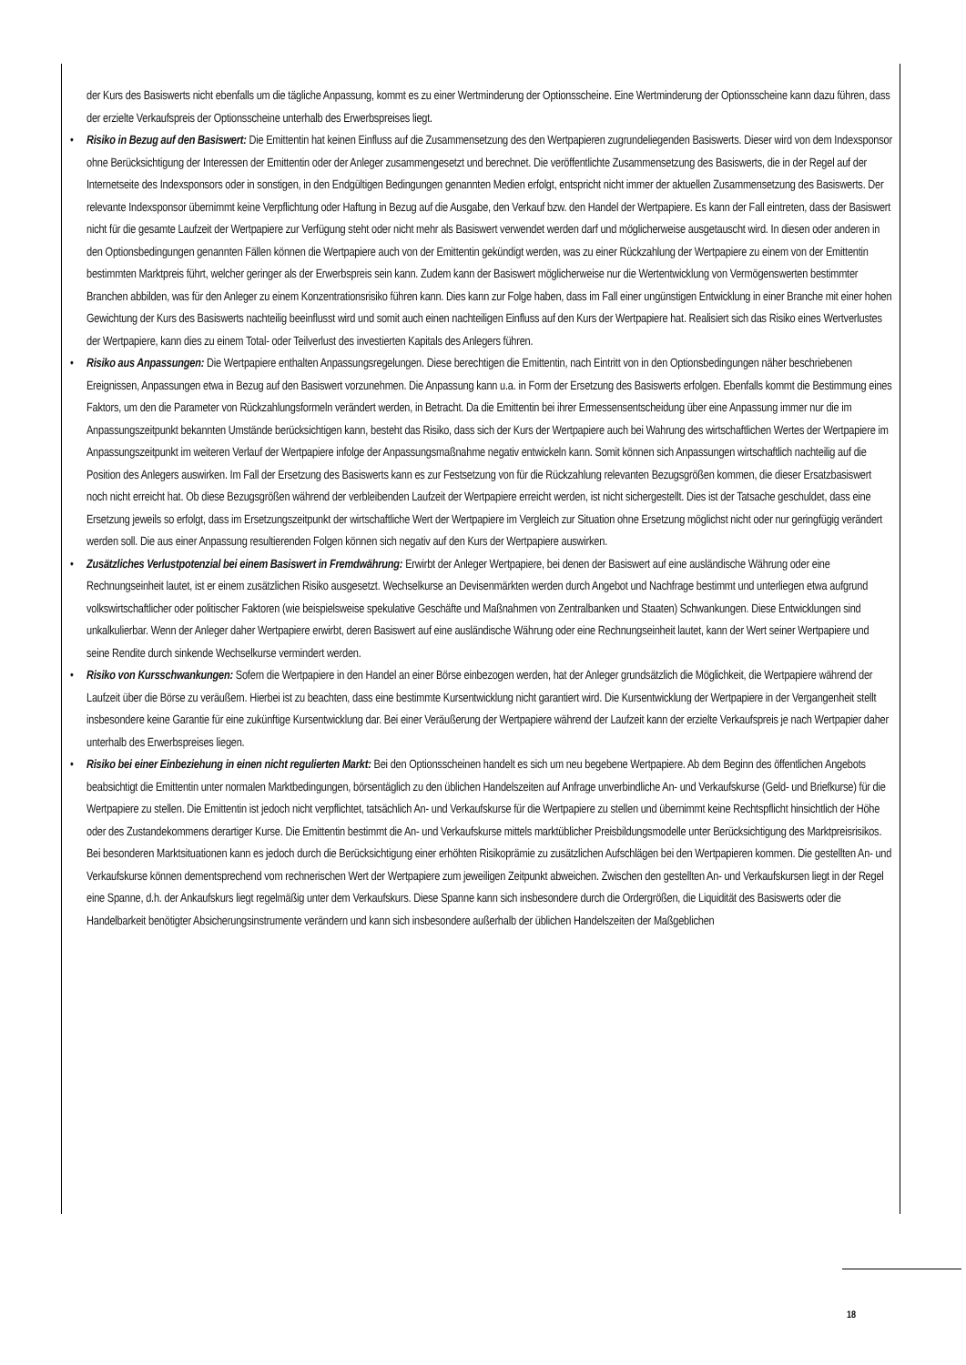der Kurs des Basiswerts nicht ebenfalls um die tägliche Anpassung, kommt es zu einer Wertminderung der Optionsscheine. Eine Wertminderung der Optionsscheine kann dazu führen, dass der erzielte Verkaufspreis der Optionsscheine unterhalb des Erwerbspreises liegt.
• Risiko in Bezug auf den Basiswert: Die Emittentin hat keinen Einfluss auf die Zusammensetzung des den Wertpapieren zugrundeliegenden Basiswerts. Dieser wird von dem Indexsponsor ohne Berücksichtigung der Interessen der Emittentin oder der Anleger zusammengesetzt und berechnet. Die veröffentlichte Zusammensetzung des Basiswerts, die in der Regel auf der Internetseite des Indexsponsors oder in sonstigen, in den Endgültigen Bedingungen genannten Medien erfolgt, entspricht nicht immer der aktuellen Zusammensetzung des Basiswerts. Der relevante Indexsponsor übernimmt keine Verpflichtung oder Haftung in Bezug auf die Ausgabe, den Verkauf bzw. den Handel der Wertpapiere. Es kann der Fall eintreten, dass der Basiswert nicht für die gesamte Laufzeit der Wertpapiere zur Verfügung steht oder nicht mehr als Basiswert verwendet werden darf und möglicherweise ausgetauscht wird. In diesen oder anderen in den Optionsbedingungen genannten Fällen können die Wertpapiere auch von der Emittentin gekündigt werden, was zu einer Rückzahlung der Wertpapiere zu einem von der Emittentin bestimmten Marktpreis führt, welcher geringer als der Erwerbspreis sein kann. Zudem kann der Basiswert möglicherweise nur die Wertentwicklung von Vermögenswerten bestimmter Branchen abbilden, was für den Anleger zu einem Konzentrationsrisiko führen kann. Dies kann zur Folge haben, dass im Fall einer ungünstigen Entwicklung in einer Branche mit einer hohen Gewichtung der Kurs des Basiswerts nachteilig beeinflusst wird und somit auch einen nachteiligen Einfluss auf den Kurs der Wertpapiere hat. Realisiert sich das Risiko eines Wertverlustes der Wertpapiere, kann dies zu einem Total- oder Teilverlust des investierten Kapitals des Anlegers führen.
• Risiko aus Anpassungen: Die Wertpapiere enthalten Anpassungsregelungen. Diese berechtigen die Emittentin, nach Eintritt von in den Optionsbedingungen näher beschriebenen Ereignissen, Anpassungen etwa in Bezug auf den Basiswert vorzunehmen. Die Anpassung kann u.a. in Form der Ersetzung des Basiswerts erfolgen. Ebenfalls kommt die Bestimmung eines Faktors, um den die Parameter von Rückzahlungsformeln verändert werden, in Betracht. Da die Emittentin bei ihrer Ermessensentscheidung über eine Anpassung immer nur die im Anpassungszeitpunkt bekannten Umstände berücksichtigen kann, besteht das Risiko, dass sich der Kurs der Wertpapiere auch bei Wahrung des wirtschaftlichen Wertes der Wertpapiere im Anpassungszeitpunkt im weiteren Verlauf der Wertpapiere infolge der Anpassungsmaßnahme negativ entwickeln kann. Somit können sich Anpassungen wirtschaftlich nachteilig auf die Position des Anlegers auswirken. Im Fall der Ersetzung des Basiswerts kann es zur Festsetzung von für die Rückzahlung relevanten Bezugsgrößen kommen, die dieser Ersatzbasiswert noch nicht erreicht hat. Ob diese Bezugsgrößen während der verbleibenden Laufzeit der Wertpapiere erreicht werden, ist nicht sichergestellt. Dies ist der Tatsache geschuldet, dass eine Ersetzung jeweils so erfolgt, dass im Ersetzungszeitpunkt der wirtschaftliche Wert der Wertpapiere im Vergleich zur Situation ohne Ersetzung möglichst nicht oder nur geringfügig verändert werden soll. Die aus einer Anpassung resultierenden Folgen können sich negativ auf den Kurs der Wertpapiere auswirken.
• Zusätzliches Verlustpotenzial bei einem Basiswert in Fremdwährung: Erwirbt der Anleger Wertpapiere, bei denen der Basiswert auf eine ausländische Währung oder eine Rechnungseinheit lautet, ist er einem zusätzlichen Risiko ausgesetzt. Wechselkurse an Devisenmärkten werden durch Angebot und Nachfrage bestimmt und unterliegen etwa aufgrund volkswirtschaftlicher oder politischer Faktoren (wie beispielsweise spekulative Geschäfte und Maßnahmen von Zentralbanken und Staaten) Schwankungen. Diese Entwicklungen sind unkalkulierbar. Wenn der Anleger daher Wertpapiere erwirbt, deren Basiswert auf eine ausländische Währung oder eine Rechnungseinheit lautet, kann der Wert seiner Wertpapiere und seine Rendite durch sinkende Wechselkurse vermindert werden.
• Risiko von Kursschwankungen: Sofern die Wertpapiere in den Handel an einer Börse einbezogen werden, hat der Anleger grundsätzlich die Möglichkeit, die Wertpapiere während der Laufzeit über die Börse zu veräußern. Hierbei ist zu beachten, dass eine bestimmte Kursentwicklung nicht garantiert wird. Die Kursentwicklung der Wertpapiere in der Vergangenheit stellt insbesondere keine Garantie für eine zukünftige Kursentwicklung dar. Bei einer Veräußerung der Wertpapiere während der Laufzeit kann der erzielte Verkaufspreis je nach Wertpapier daher unterhalb des Erwerbspreises liegen.
• Risiko bei einer Einbeziehung in einen nicht regulierten Markt: Bei den Optionsscheinen handelt es sich um neu begebene Wertpapiere. Ab dem Beginn des öffentlichen Angebots beabsichtigt die Emittentin unter normalen Marktbedingungen, börsentäglich zu den üblichen Handelszeiten auf Anfrage unverbindliche An- und Verkaufskurse (Geld- und Briefkurse) für die Wertpapiere zu stellen. Die Emittentin ist jedoch nicht verpflichtet, tatsächlich An- und Verkaufskurse für die Wertpapiere zu stellen und übernimmt keine Rechtspflicht hinsichtlich der Höhe oder des Zustandekommens derartiger Kurse. Die Emittentin bestimmt die An- und Verkaufskurse mittels marktüblicher Preisbildungsmodelle unter Berücksichtigung des Marktpreisrisikos. Bei besonderen Marktsituationen kann es jedoch durch die Berücksichtigung einer erhöhten Risikoprämie zu zusätzlichen Aufschlägen bei den Wertpapieren kommen. Die gestellten An- und Verkaufskurse können dementsprechend vom rechnerischen Wert der Wertpapiere zum jeweiligen Zeitpunkt abweichen. Zwischen den gestellten An- und Verkaufskursen liegt in der Regel eine Spanne, d.h. der Ankaufskurs liegt regelmäßig unter dem Verkaufskurs. Diese Spanne kann sich insbesondere durch die Ordergrößen, die Liquidität des Basiswerts oder die Handelbarkeit benötigter Absicherungsinstrumente verändern und kann sich insbesondere außerhalb der üblichen Handelszeiten der Maßgeblichen
18